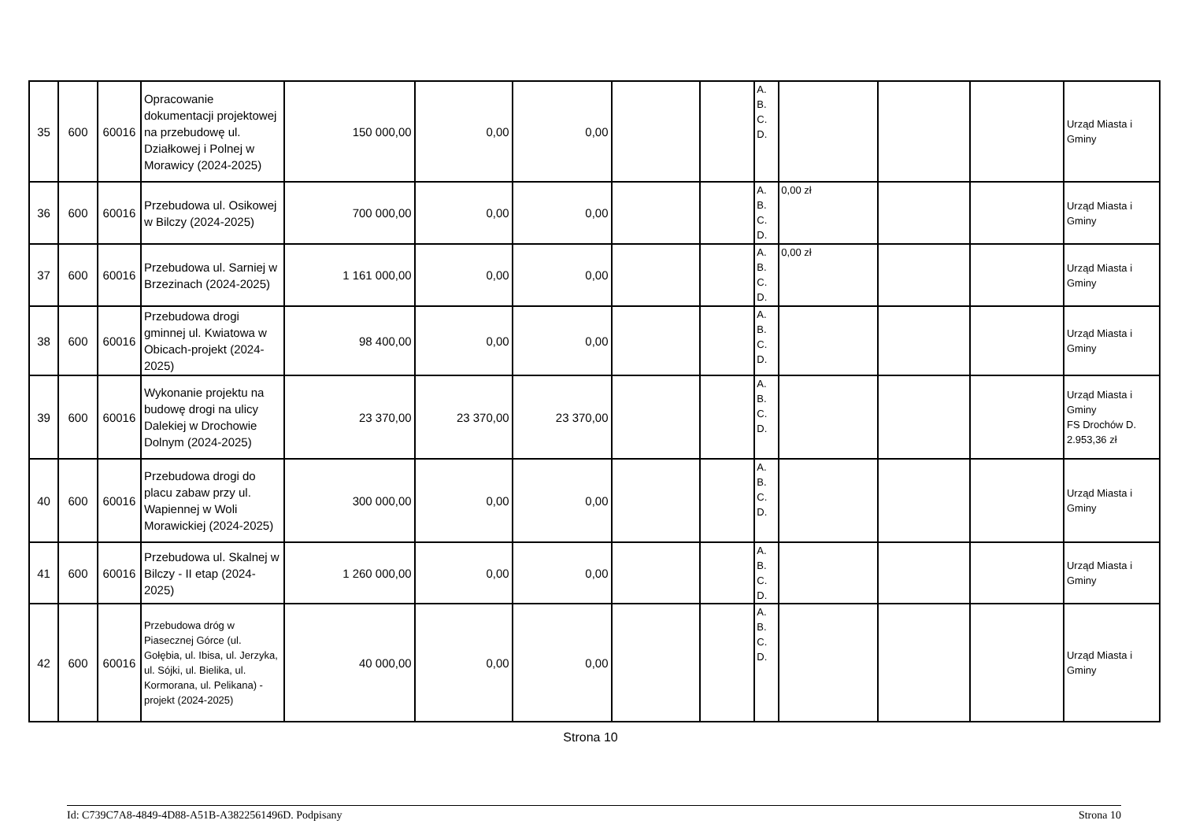| 35 | 600 | 60016 | Opracowanie dokumentacji projektowej na przebudowę ul. Działkowej i Polnej w Morawicy (2024-2025) | 150 000,00 | 0,00 | 0,00 | | | A. B. C. D. | | | | Urząd Miasta i Gminy |
| 36 | 600 | 60016 | Przebudowa ul. Osikowej w Bilczy (2024-2025) | 700 000,00 | 0,00 | 0,00 | | | A. B. C. D. | 0,00 zł | | | Urząd Miasta i Gminy |
| 37 | 600 | 60016 | Przebudowa ul. Sarniej w Brzezinach (2024-2025) | 1 161 000,00 | 0,00 | 0,00 | | | A. B. C. D. | 0,00 zł | | | Urząd Miasta i Gminy |
| 38 | 600 | 60016 | Przebudowa drogi gminnej ul. Kwiatowa w Obicach-projekt (2024-2025) | 98 400,00 | 0,00 | 0,00 | | | A. B. C. D. | | | | Urząd Miasta i Gminy |
| 39 | 600 | 60016 | Wykonanie projektu na budowę drogi na ulicy Dalekiej w Drochowie Dolnym (2024-2025) | 23 370,00 | 23 370,00 | 23 370,00 | | | A. B. C. D. | | | | Urząd Miasta i Gminy FS Drochów D. 2.953,36 zł |
| 40 | 600 | 60016 | Przebudowa drogi do placu zabaw przy ul. Wapiennej w Woli Morawickiej (2024-2025) | 300 000,00 | 0,00 | 0,00 | | | A. B. C. D. | | | | Urząd Miasta i Gminy |
| 41 | 600 | 60016 | Przebudowa ul. Skalnej w Bilczy - II etap (2024-2025) | 1 260 000,00 | 0,00 | 0,00 | | | A. B. C. D. | | | | Urząd Miasta i Gminy |
| 42 | 600 | 60016 | Przebudowa dróg w Piasecznej Górce (ul. Gołębia, ul. Ibisa, ul. Jerzyka, ul. Sójki, ul. Bielika, ul. Kormorana, ul. Pelikana) -projekt (2024-2025) | 40 000,00 | 0,00 | 0,00 | | | A. B. C. D. | | | | Urząd Miasta i Gminy |
Strona 10
Id: C739C7A8-4849-4D88-A51B-A3822561496D. Podpisany Strona 10